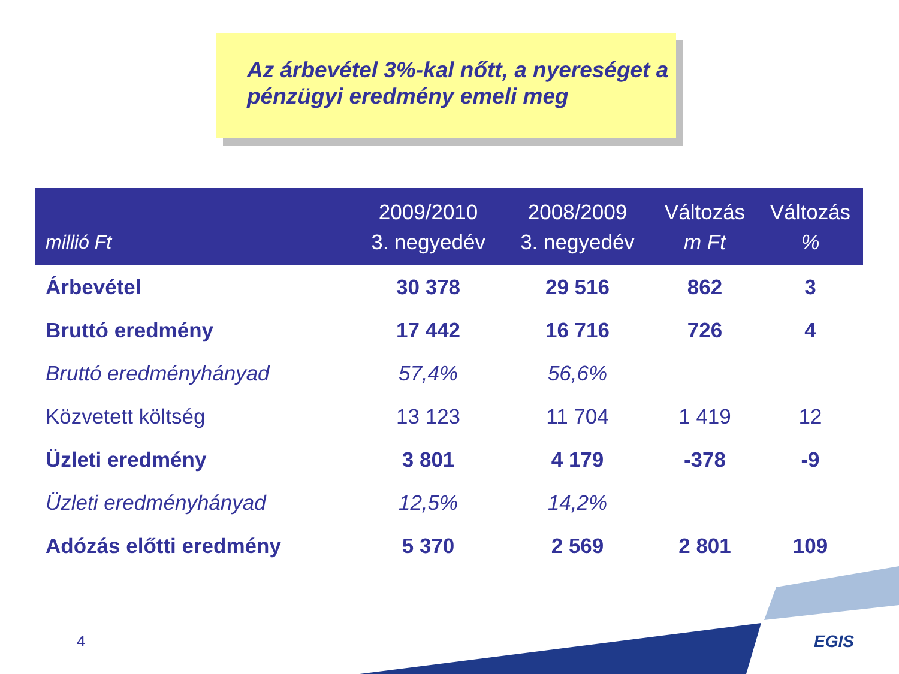Az árbevétel 3%-kal nőtt, a nyereséget a pénzügyi eredmény emeli meg
| millió Ft | 2009/2010 3. negyedév | 2008/2009 3. negyedév | Változás m Ft | Változás % |
| --- | --- | --- | --- | --- |
| Árbevétel | 30 378 | 29 516 | 862 | 3 |
| Bruttó eredmény | 17 442 | 16 716 | 726 | 4 |
| Bruttó eredményhányad | 57,4% | 56,6% | | |
| Közvetett költség | 13 123 | 11 704 | 1 419 | 12 |
| Üzleti eredmény | 3 801 | 4 179 | -378 | -9 |
| Üzleti eredményhányad | 12,5% | 14,2% | | |
| Adózás előtti eredmény | 5 370 | 2 569 | 2 801 | 109 |
4 EGIS